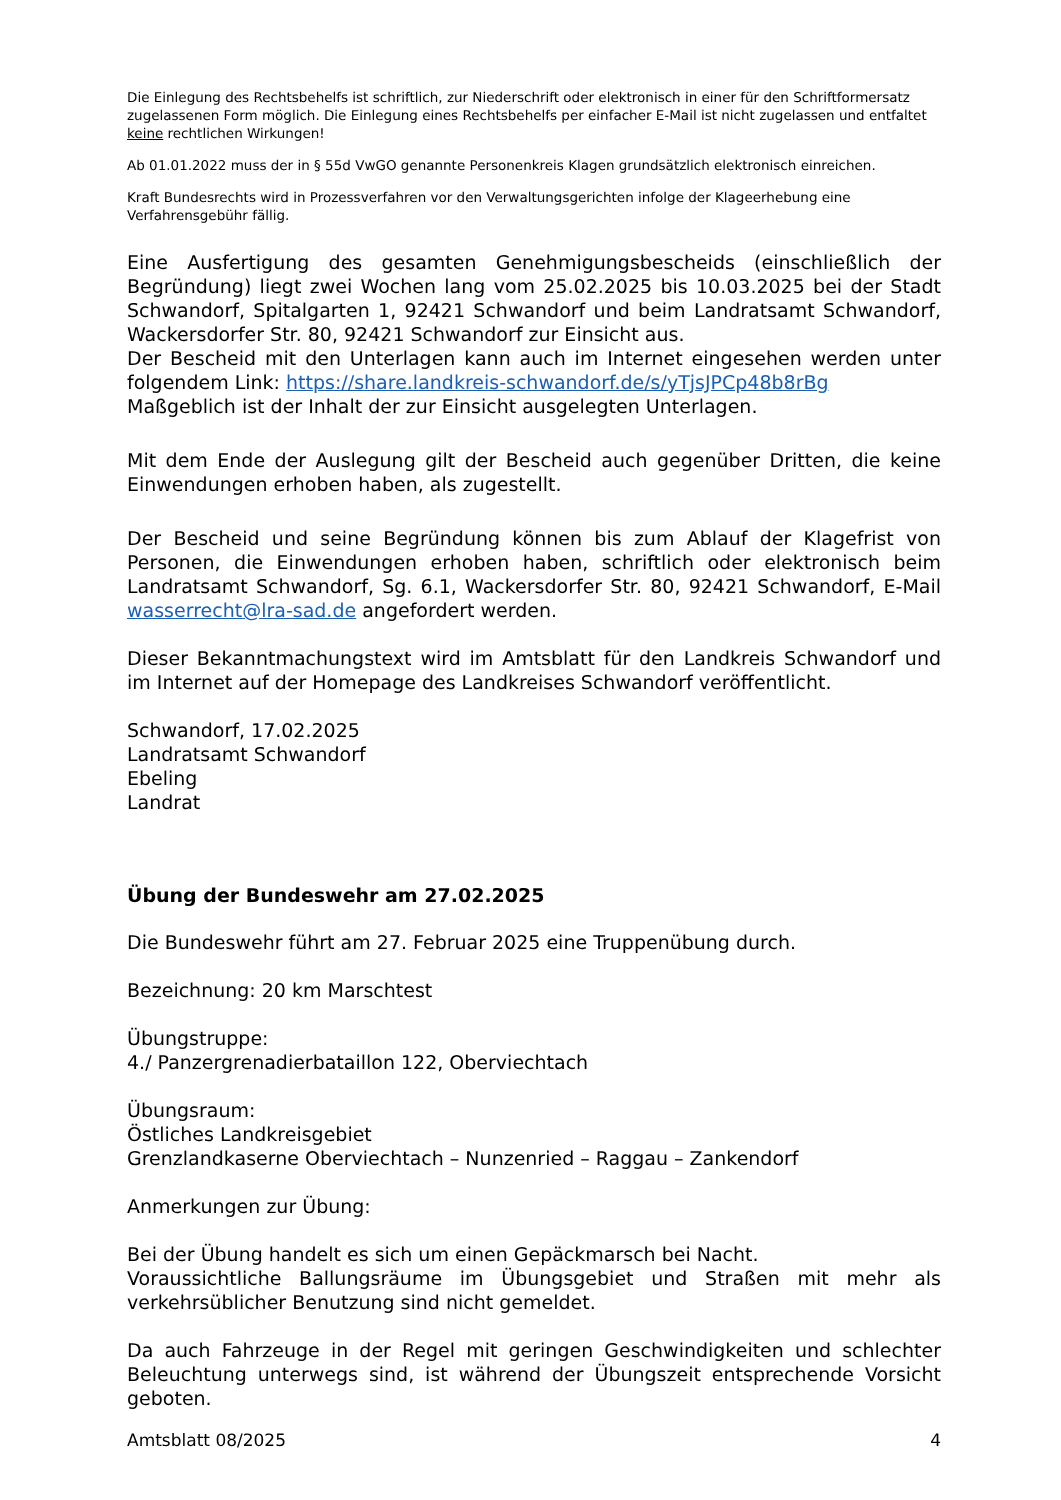Die Einlegung des Rechtsbehelfs ist schriftlich, zur Niederschrift oder elektronisch in einer für den Schriftformersatz zugelassenen Form möglich. Die Einlegung eines Rechtsbehelfs per einfacher E-Mail ist nicht zugelassen und entfaltet keine rechtlichen Wirkungen!
Ab 01.01.2022 muss der in § 55d VwGO genannte Personenkreis Klagen grundsätzlich elektronisch einreichen.
Kraft Bundesrechts wird in Prozessverfahren vor den Verwaltungsgerichten infolge der Klageerhebung eine Verfahrensgebühr fällig.
Eine Ausfertigung des gesamten Genehmigungsbescheids (einschließlich der Begründung) liegt zwei Wochen lang vom 25.02.2025 bis 10.03.2025 bei der Stadt Schwandorf, Spitalgarten 1, 92421 Schwandorf und beim Landratsamt Schwandorf, Wackersdorfer Str. 80, 92421 Schwandorf zur Einsicht aus.
Der Bescheid mit den Unterlagen kann auch im Internet eingesehen werden unter folgendem Link: https://share.landkreis-schwandorf.de/s/yTjsJPCp48b8rBg
Maßgeblich ist der Inhalt der zur Einsicht ausgelegten Unterlagen.
Mit dem Ende der Auslegung gilt der Bescheid auch gegenüber Dritten, die keine Einwendungen erhoben haben, als zugestellt.
Der Bescheid und seine Begründung können bis zum Ablauf der Klagefrist von Personen, die Einwendungen erhoben haben, schriftlich oder elektronisch beim Landratsamt Schwandorf, Sg. 6.1, Wackersdorfer Str. 80, 92421 Schwandorf, E-Mail wasserrecht@lra-sad.de angefordert werden.
Dieser Bekanntmachungstext wird im Amtsblatt für den Landkreis Schwandorf und im Internet auf der Homepage des Landkreises Schwandorf veröffentlicht.
Schwandorf, 17.02.2025
Landratsamt Schwandorf
Ebeling
Landrat
Übung der Bundeswehr am 27.02.2025
Die Bundeswehr führt am 27. Februar 2025 eine Truppenübung durch.
Bezeichnung: 20 km Marschtest
Übungstruppe:
4./ Panzergrenadierbataillon 122, Oberviechtach
Übungsraum:
Östliches Landkreisgebiet
Grenzlandkaserne Oberviechtach – Nunzenried – Raggau – Zankendorf
Anmerkungen zur Übung:
Bei der Übung handelt es sich um einen Gepäckmarsch bei Nacht.
Voraussichtliche Ballungsräume im Übungsgebiet und Straßen mit mehr als verkehrsüblicher Benutzung sind nicht gemeldet.
Da auch Fahrzeuge in der Regel mit geringen Geschwindigkeiten und schlechter Beleuchtung unterwegs sind, ist während der Übungszeit entsprechende Vorsicht geboten.
Amtsblatt 08/2025 4